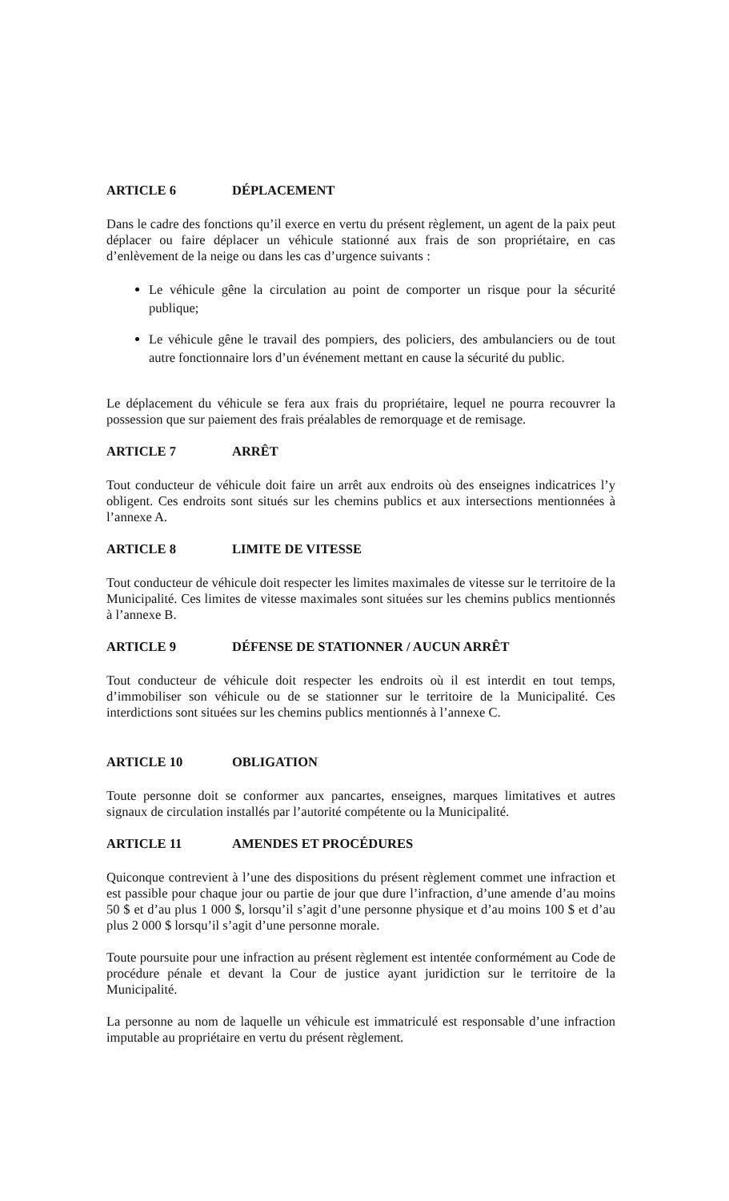ARTICLE 6 DÉPLACEMENT
Dans le cadre des fonctions qu’il exerce en vertu du présent règlement, un agent de la paix peut déplacer ou faire déplacer un véhicule stationné aux frais de son propriétaire, en cas d’enlèvement de la neige ou dans les cas d’urgence suivants :
Le véhicule gêne la circulation au point de comporter un risque pour la sécurité publique;
Le véhicule gêne le travail des pompiers, des policiers, des ambulanciers ou de tout autre fonctionnaire lors d’un événement mettant en cause la sécurité du public.
Le déplacement du véhicule se fera aux frais du propriétaire, lequel ne pourra recouvrer la possession que sur paiement des frais préalables de remorquage et de remisage.
ARTICLE 7 ARRÊT
Tout conducteur de véhicule doit faire un arrêt aux endroits où des enseignes indicatrices l’y obligent. Ces endroits sont situés sur les chemins publics et aux intersections mentionnées à l’annexe A.
ARTICLE 8 LIMITE DE VITESSE
Tout conducteur de véhicule doit respecter les limites maximales de vitesse sur le territoire de la Municipalité. Ces limites de vitesse maximales sont situées sur les chemins publics mentionnés à l’annexe B.
ARTICLE 9 DÉFENSE DE STATIONNER / AUCUN ARRÊT
Tout conducteur de véhicule doit respecter les endroits où il est interdit en tout temps, d’immobiliser son véhicule ou de se stationner sur le territoire de la Municipalité. Ces interdictions sont situées sur les chemins publics mentionnés à l’annexe C.
ARTICLE 10 OBLIGATION
Toute personne doit se conformer aux pancartes, enseignes, marques limitatives et autres signaux de circulation installés par l’autorité compétente ou la Municipalité.
ARTICLE 11 AMENDES ET PROCÉDURES
Quiconque contrevient à l’une des dispositions du présent règlement commet une infraction et est passible pour chaque jour ou partie de jour que dure l’infraction, d’une amende d’au moins 50 $ et d’au plus 1 000 $, lorsqu’il s’agit d’une personne physique et d’au moins 100 $ et d’au plus 2 000 $ lorsqu’il s’agit d’une personne morale.
Toute poursuite pour une infraction au présent règlement est intentée conformément au Code de procédure pénale et devant la Cour de justice ayant juridiction sur le territoire de la Municipalité.
La personne au nom de laquelle un véhicule est immatriculé est responsable d’une infraction imputable au propriétaire en vertu du présent règlement.